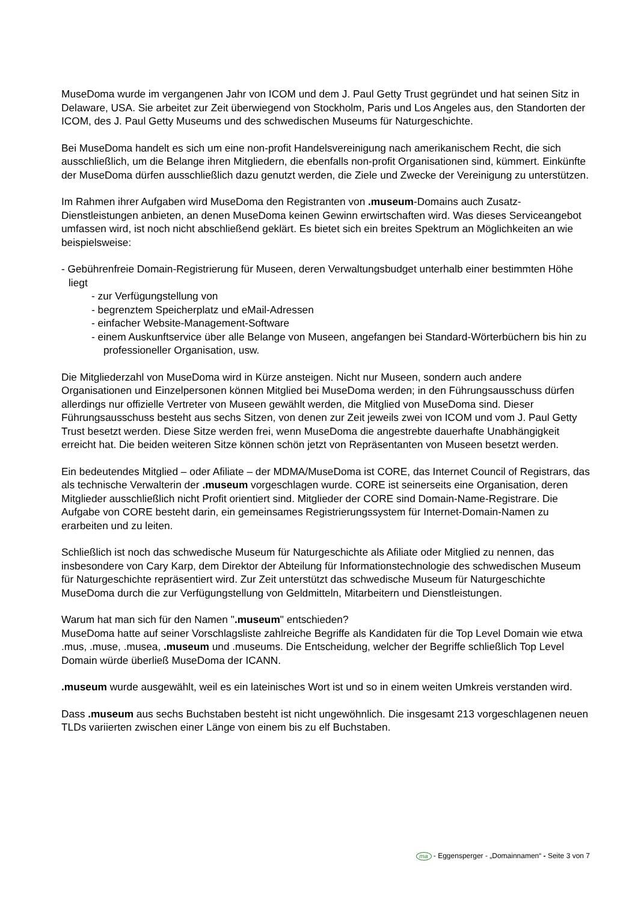MuseDoma wurde im vergangenen Jahr von ICOM und dem J. Paul Getty Trust gegründet und hat seinen Sitz in Delaware, USA. Sie arbeitet zur Zeit überwiegend von Stockholm, Paris und Los Angeles aus, den Standorten der ICOM, des J. Paul Getty Museums und des schwedischen Museums für Naturgeschichte.
Bei MuseDoma handelt es sich um eine non-profit Handelsvereinigung nach amerikanischem Recht, die sich ausschließlich, um die Belange ihren Mitgliedern, die ebenfalls non-profit Organisationen sind, kümmert. Einkünfte der MuseDoma dürfen ausschließlich dazu genutzt werden, die Ziele und Zwecke der Vereinigung zu unterstützen.
Im Rahmen ihrer Aufgaben wird MuseDoma den Registranten von .museum-Domains auch Zusatz-Dienstleistungen anbieten, an denen MuseDoma keinen Gewinn erwirtschaften wird. Was dieses Serviceangebot umfassen wird, ist noch nicht abschließend geklärt. Es bietet sich ein breites Spektrum an Möglichkeiten an wie beispielsweise:
- Gebührenfreie Domain-Registrierung für Museen, deren Verwaltungsbudget unterhalb einer bestimmten Höhe liegt
- zur Verfügungstellung von
- begrenztem Speicherplatz und eMail-Adressen
- einfacher Website-Management-Software
- einem Auskunftservice über alle Belange von Museen, angefangen bei Standard-Wörterbüchern bis hin zu professioneller Organisation, usw.
Die Mitgliederzahl von MuseDoma wird in Kürze ansteigen. Nicht nur Museen, sondern auch andere Organisationen und Einzelpersonen können Mitglied bei MuseDoma werden; in den Führungsausschuss dürfen allerdings nur offizielle Vertreter von Museen gewählt werden, die Mitglied von MuseDoma sind. Dieser Führungsausschuss besteht aus sechs Sitzen, von denen zur Zeit jeweils zwei von ICOM und vom J. Paul Getty Trust besetzt werden. Diese Sitze werden frei, wenn MuseDoma die angestrebte dauerhafte Unabhängigkeit erreicht hat. Die beiden weiteren Sitze können schön jetzt von Repräsentanten von Museen besetzt werden.
Ein bedeutendes Mitglied – oder Afiliate – der MDMA/MuseDoma ist CORE, das Internet Council of Registrars, das als technische Verwalterin der .museum vorgeschlagen wurde. CORE ist seinerseits eine Organisation, deren Mitglieder ausschließlich nicht Profit orientiert sind. Mitglieder der CORE sind Domain-Name-Registrare. Die Aufgabe von CORE besteht darin, ein gemeinsames Registrierungssystem für Internet-Domain-Namen zu erarbeiten und zu leiten.
Schließlich ist noch das schwedische Museum für Naturgeschichte als Afiliate oder Mitglied zu nennen, das insbesondere von Cary Karp, dem Direktor der Abteilung für Informationstechnologie des schwedischen Museum für Naturgeschichte repräsentiert wird. Zur Zeit unterstützt das schwedische Museum für Naturgeschichte MuseDoma durch die zur Verfügungstellung von Geldmitteln, Mitarbeitern und Dienstleistungen.
Warum hat man sich für den Namen ".museum" entschieden?
MuseDoma hatte auf seiner Vorschlagsliste zahlreiche Begriffe als Kandidaten für die Top Level Domain wie etwa .mus, .muse, .musea, .museum und .museums. Die Entscheidung, welcher der Begriffe schließlich Top Level Domain würde überließ MuseDoma der ICANN.
.museum wurde ausgewählt, weil es ein lateinisches Wort ist und so in einem weiten Umkreis verstanden wird.
Dass .museum aus sechs Buchstaben besteht ist nicht ungewöhnlich. Die insgesamt 213 vorgeschlagenen neuen TLDs variierten zwischen einer Länge von einem bis zu elf Buchstaben.
ma - Eggensperger - „Domainnamen“ - Seite 3 von 7